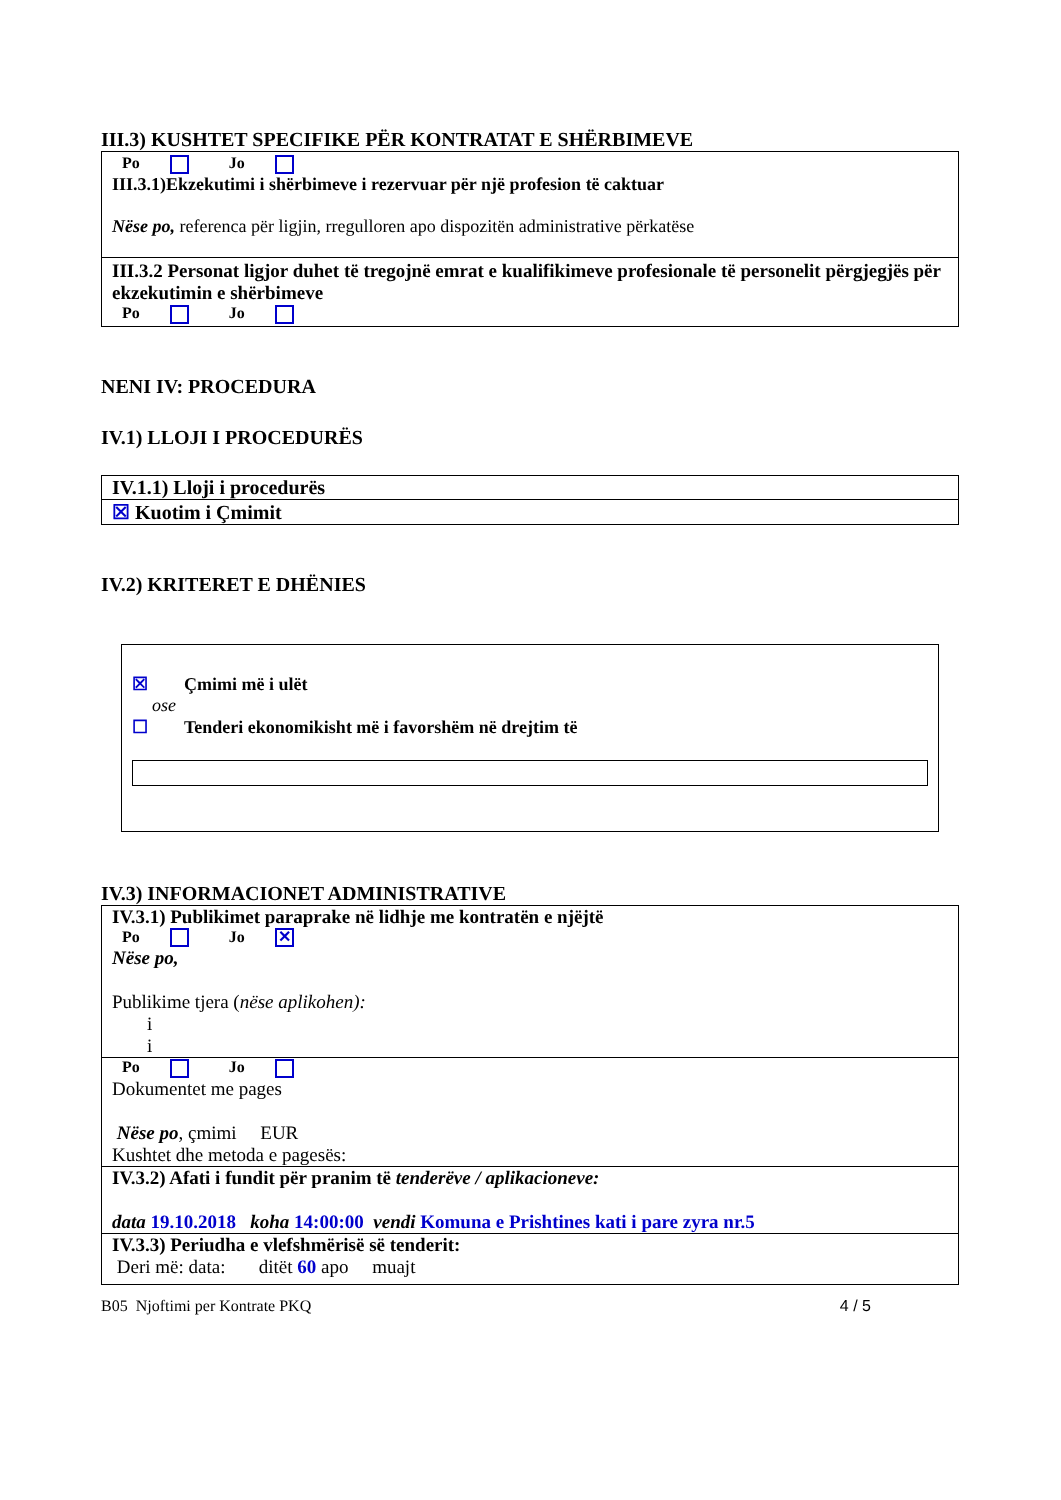III.3) KUSHTET SPECIFIKE PËR KONTRATAT E SHËRBIMEVE
Po Jo
III.3.1)Ekzekutimi i shërbimeve i rezervuar për një profesion të caktuar
Nëse po, referenca për ligjin, rregulloren apo dispozitën administrative përkatëse
III.3.2 Personat ligjor duhet të tregojnë emrat e kualifikimeve profesionale të personelit përgjegjës për ekzekutimin e shërbimeve
Po Jo
NENI IV: PROCEDURA
IV.1) LLOJI I PROCEDURËS
IV.1.1) Lloji i procedurës
☒ Kuotim i Çmimit
IV.2) KRITERET E DHËNIES
☒ Çmimi më i ulët
ose
☐ Tenderi ekonomikisht më i favorshëm në drejtim të
IV.3) INFORMACIONET ADMINISTRATIVE
IV.3.1) Publikimet paraprake në lidhje me kontratën e njëjtë
Po Jo ✕
Nëse po,
Publikime tjera (nëse aplikohen):
i
i
Po Jo
Dokumentet me pages
Nëse po, çmimi EUR
Kushtet dhe metoda e pagesës:
IV.3.2) Afati i fundit për pranim të tenderëve / aplikacioneve:
data 19.10.2018 koha 14:00:00 vendi Komuna e Prishtines kati i pare zyra nr.5
IV.3.3) Periudha e vlefshmërisë së tenderit:
Deri më: data: ditët 60 apo muajt
B05 Njoftimi per Kontrate PKQ 4 / 5